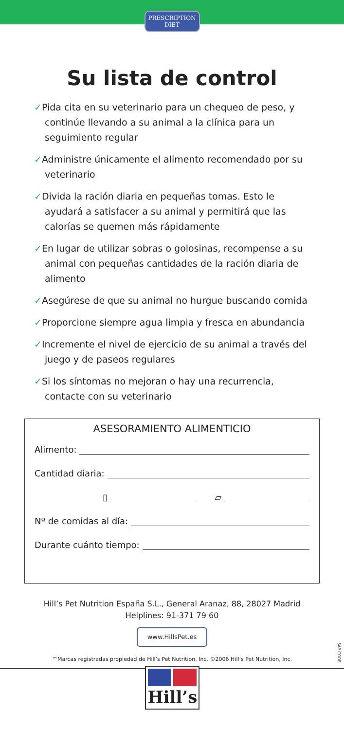PRESCRIPTION DIET
Su lista de control
✓Pida cita en su veterinario para un chequeo de peso, y continúe llevando a su animal a la clínica para un seguimiento regular
✓Administre únicamente el alimento recomendado por su veterinario
✓Divida la ración diaria en pequeñas tomas. Esto le ayudará a satisfacer a su animal y permitirá que las calorías se quemen más rápidamente
✓En lugar de utilizar sobras o golosinas, recompense a su animal con pequeñas cantidades de la ración diaria de alimento
✓Asegúrese de que su animal no hurgue buscando comida
✓Proporcione siempre agua limpia y fresca en abundancia
✓Incremente el nivel de ejercicio de su animal a través del juego y de paseos regulares
✓Si los síntomas no mejoran o hay una recurrencia, contacte con su veterinario
ASESORAMIENTO ALIMENTICIO
Alimento:
Cantidad diaria:
▯ ▱
Nº de comidas al día:
Durante cuánto tiempo:
Hill’s Pet Nutrition España S.L., General Aranaz, 88, 28027 Madrid
Helplines: 91-371 79 60
www.HillsPet.es
™Marcas registradas propiedad de Hill’s Pet Nutrition, Inc. ©2006 Hill’s Pet Nutrition, Inc.
Hill’s
SAP CODE